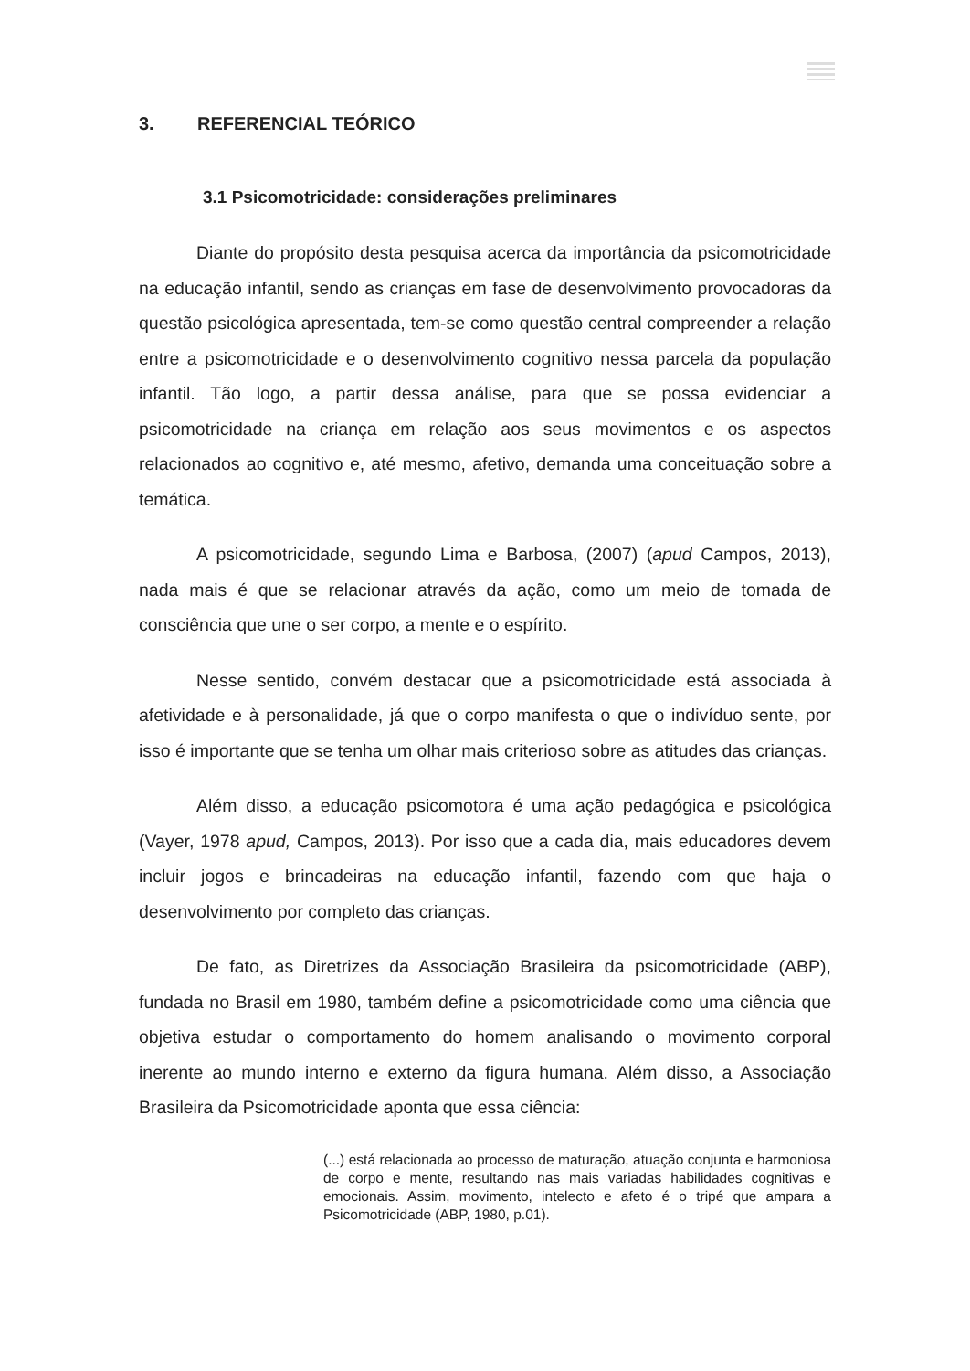3. REFERENCIAL TEÓRICO
3.1 Psicomotricidade: considerações preliminares
Diante do propósito desta pesquisa acerca da importância da psicomotricidade na educação infantil, sendo as crianças em fase de desenvolvimento provocadoras da questão psicológica apresentada, tem-se como questão central compreender a relação entre a psicomotricidade e o desenvolvimento cognitivo nessa parcela da população infantil. Tão logo, a partir dessa análise, para que se possa evidenciar a psicomotricidade na criança em relação aos seus movimentos e os aspectos relacionados ao cognitivo e, até mesmo, afetivo, demanda uma conceituação sobre a temática.
A psicomotricidade, segundo Lima e Barbosa, (2007) (apud Campos, 2013), nada mais é que se relacionar através da ação, como um meio de tomada de consciência que une o ser corpo, a mente e o espírito.
Nesse sentido, convém destacar que a psicomotricidade está associada à afetividade e à personalidade, já que o corpo manifesta o que o indivíduo sente, por isso é importante que se tenha um olhar mais criterioso sobre as atitudes das crianças.
Além disso, a educação psicomotora é uma ação pedagógica e psicológica (Vayer, 1978 apud, Campos, 2013). Por isso que a cada dia, mais educadores devem incluir jogos e brincadeiras na educação infantil, fazendo com que haja o desenvolvimento por completo das crianças.
De fato, as Diretrizes da Associação Brasileira da psicomotricidade (ABP), fundada no Brasil em 1980, também define a psicomotricidade como uma ciência que objetiva estudar o comportamento do homem analisando o movimento corporal inerente ao mundo interno e externo da figura humana. Além disso, a Associação Brasileira da Psicomotricidade aponta que essa ciência:
(...) está relacionada ao processo de maturação, atuação conjunta e harmoniosa de corpo e mente, resultando nas mais variadas habilidades cognitivas e emocionais. Assim, movimento, intelecto e afeto é o tripé que ampara a Psicomotricidade (ABP, 1980, p.01).